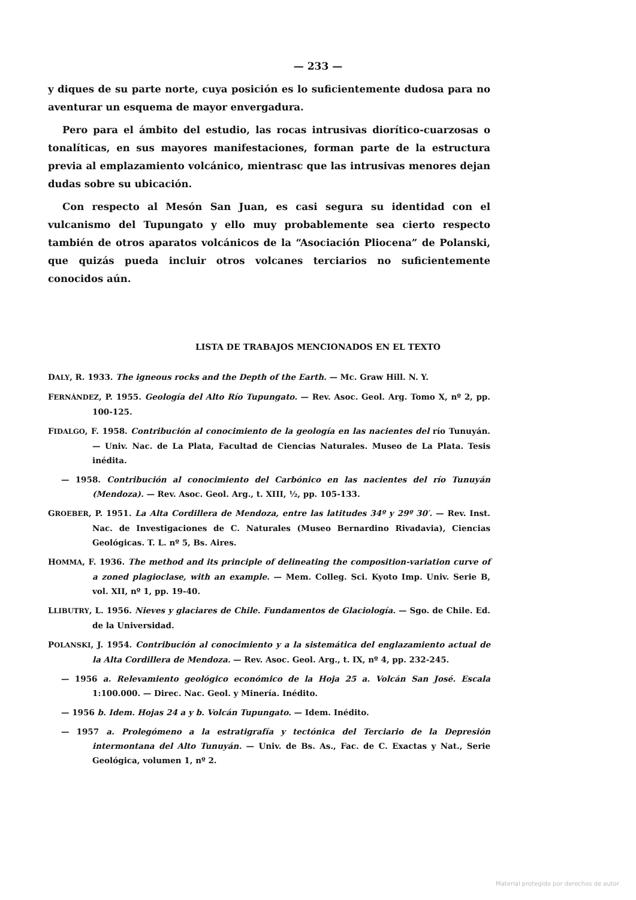— 233 —
y diques de su parte norte, cuya posición es lo suficientemente dudosa para no aventurar un esquema de mayor envergadura.
Pero para el ámbito del estudio, las rocas intrusivas diorítico-cuarzosas o tonalíticas, en sus mayores manifestaciones, forman parte de la estructura previa al emplazamiento volcánico, mientrasc que las intrusivas menores dejan dudas sobre su ubicación.
Con respecto al Mesón San Juan, es casi segura su identidad con el vulcanismo del Tupungato y ello muy probablemente sea cierto respecto también de otros aparatos volcánicos de la “Asociación Pliocena” de Polanski, que quizás pueda incluir otros volcanes terciarios no suficientemente conocidos aún.
LISTA DE TRABAJOS MENCIONADOS EN EL TEXTO
DALY, R. 1933. The igneous rocks and the Depth of the Earth. — Mc. Graw Hill. N. Y.
FERNÁNDEZ, P. 1955. Geología del Alto Río Tupungato. — Rev. Asoc. Geol. Arg. Tomo X, nº 2, pp. 100-125.
FIDALGO, F. 1958. Contribución al conocimiento de la geología en las nacientes del río Tunuyán. — Univ. Nac. de La Plata, Facultad de Ciencias Naturales. Museo de La Plata. Tesis inédita.
— 1958. Contribución al conocimiento del Carbónico en las nacientes del río Tunuyán (Mendoza). — Rev. Asoc. Geol. Arg., t. XIII, ½, pp. 105-133.
GROEBER, P. 1951. La Alta Cordillera de Mendoza, entre las latitudes 34º y 29º 30′. — Rev. Inst. Nac. de Investigaciones de C. Naturales (Museo Bernardino Rivadavia), Ciencias Geológicas. T. L. nº 5, Bs. Aires.
HOMMA, F. 1936. The method and its principle of delineating the composition-variation curve of a zoned plagioclase, with an example. — Mem. Colleg. Sci. Kyoto Imp. Univ. Serie B, vol. XII, nº 1, pp. 19-40.
LLIBUTRY, L. 1956. Nieves y glaciares de Chile. Fundamentos de Glaciología. — Sgo. de Chile. Ed. de la Universidad.
POLANSKI, J. 1954. Contribución al conocimiento y a la sistemática del englazamiento actual de la Alta Cordillera de Mendoza. — Rev. Asoc. Geol. Arg., t. IX, nº 4, pp. 232-245.
— 1956 a. Relevamiento geológico económico de la Hoja 25 a. Volcán San José. Escala 1:100.000. — Direc. Nac. Geol. y Minería. Inédito.
— 1956 b. Idem. Hojas 24 a y b. Volcán Tupungato. — Idem. Inédito.
— 1957 a. Prolegómeno a la estratigrafía y tectónica del Terciario de la Depresión intermontana del Alto Tunuyán. — Univ. de Bs. As., Fac. de C. Exactas y Nat., Serie Geológica, volumen 1, nº 2.
Material protegido por derechos de autor